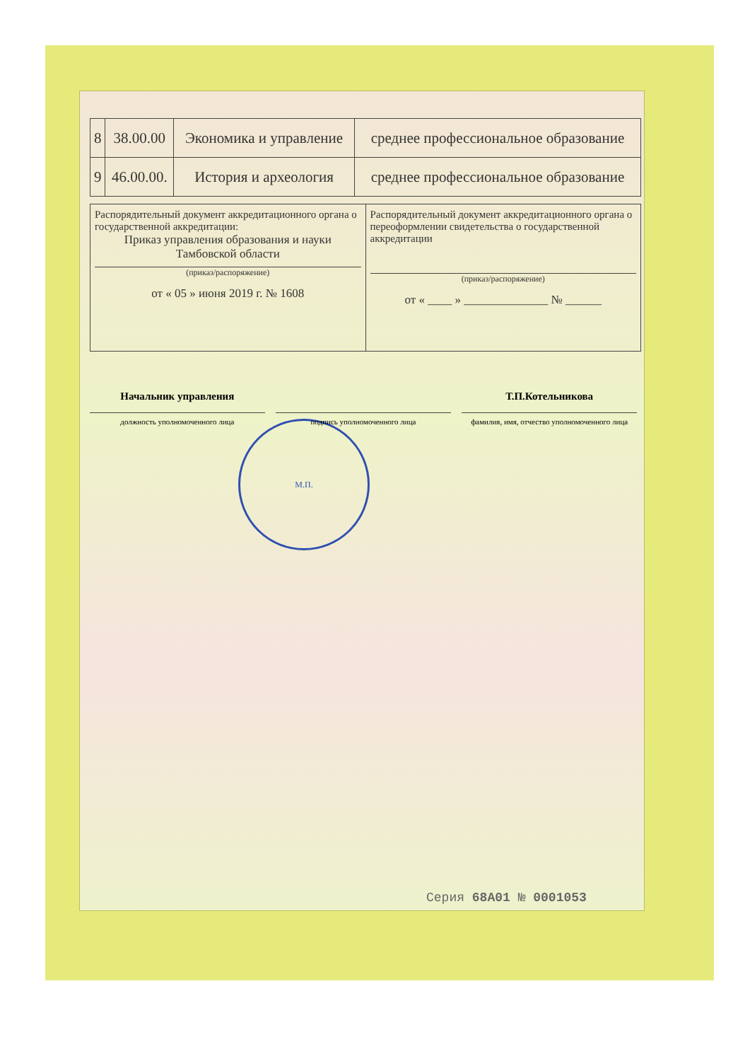| 8 | 38.00.00 | Экономика и управление | среднее профессиональное образование |
| 9 | 46.00.00. | История и археология | среднее профессиональное образование |
| Распорядительный документ аккредитационного органа о государственной аккредитации: Приказ управления образования и науки Тамбовской области (приказ/распоряжение) от « 05 » июня 2019 г. № 1608 | Распорядительный документ аккредитационного органа о переоформлении свидетельства о государственной аккредитации (приказ/распоряжение) от « ____ » ______________ № ______ |
Начальник управления
должность уполномоченного лица
подпись уполномоченного лица
Т.П.Котельникова
фамилия, имя, отчество уполномоченного лица
М.П.
Серия 68А01 № 0001053